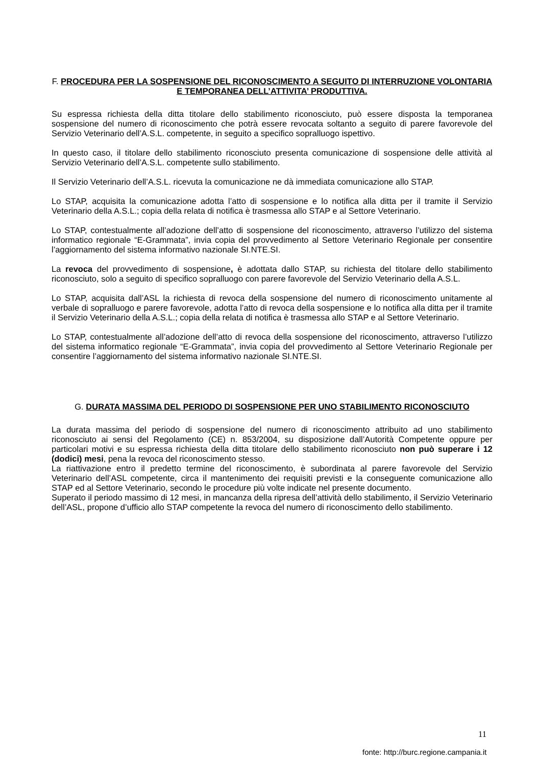F. PROCEDURA PER LA SOSPENSIONE DEL RICONOSCIMENTO A SEGUITO DI INTERRUZIONE VOLONTARIA E TEMPORANEA DELL’ATTIVITA’ PRODUTTIVA.
Su espressa richiesta della ditta titolare dello stabilimento riconosciuto, può essere disposta la temporanea sospensione del numero di riconoscimento che potrà essere revocata soltanto a seguito di parere favorevole del Servizio Veterinario dell’A.S.L. competente, in seguito a specifico sopralluogo ispettivo.
In questo caso, il titolare dello stabilimento riconosciuto presenta comunicazione di sospensione delle attività al Servizio Veterinario dell’A.S.L. competente sullo stabilimento.
Il Servizio Veterinario dell’A.S.L. ricevuta la comunicazione ne dà immediata comunicazione allo STAP.
Lo STAP, acquisita la comunicazione adotta l’atto di sospensione e lo notifica alla ditta per il tramite il Servizio Veterinario della A.S.L.; copia della relata di notifica è trasmessa allo STAP e al Settore Veterinario.
Lo STAP, contestualmente all’adozione dell’atto di sospensione del riconoscimento, attraverso l’utilizzo del sistema informatico regionale “E-Grammata”, invia copia del provvedimento al Settore Veterinario Regionale per consentire l’aggiornamento del sistema informativo nazionale SI.NTE.SI.
La revoca del provvedimento di sospensione, è adottata dallo STAP, su richiesta del titolare dello stabilimento riconosciuto, solo a seguito di specifico sopralluogo con parere favorevole del Servizio Veterinario della A.S.L.
Lo STAP, acquisita dall’ASL la richiesta di revoca della sospensione del numero di riconoscimento unitamente al verbale di sopralluogo e parere favorevole, adotta l’atto di revoca della sospensione e lo notifica alla ditta per il tramite il Servizio Veterinario della A.S.L.; copia della relata di notifica è trasmessa allo STAP e al Settore Veterinario.
Lo STAP, contestualmente all’adozione dell’atto di revoca della sospensione del riconoscimento, attraverso l’utilizzo del sistema informatico regionale “E-Grammata”, invia copia del provvedimento al Settore Veterinario Regionale per consentire l’aggiornamento del sistema informativo nazionale SI.NTE.SI.
G. DURATA MASSIMA DEL PERIODO DI SOSPENSIONE PER UNO STABILIMENTO RICONOSCIUTO
La durata massima del periodo di sospensione del numero di riconoscimento attribuito ad uno stabilimento riconosciuto ai sensi del Regolamento (CE) n. 853/2004, su disposizione dall’Autorità Competente oppure per particolari motivi e su espressa richiesta della ditta titolare dello stabilimento riconosciuto non può superare i 12 (dodici) mesi, pena la revoca del riconoscimento stesso.
La riattivazione entro il predetto termine del riconoscimento, è subordinata al parere favorevole del Servizio Veterinario dell’ASL competente, circa il mantenimento dei requisiti previsti e la conseguente comunicazione allo STAP ed al Settore Veterinario, secondo le procedure più volte indicate nel presente documento.
Superato il periodo massimo di 12 mesi, in mancanza della ripresa dell’attività dello stabilimento, il Servizio Veterinario dell’ASL, propone d’ufficio allo STAP competente la revoca del numero di riconoscimento dello stabilimento.
11
fonte: http://burc.regione.campania.it